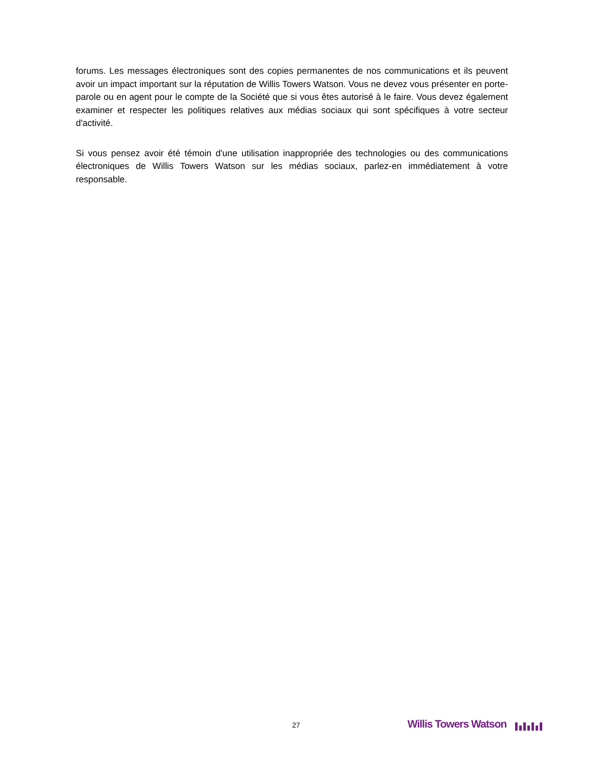forums. Les messages électroniques sont des copies permanentes de nos communications et ils peuvent avoir un impact important sur la réputation de Willis Towers Watson. Vous ne devez vous présenter en porte-parole ou en agent pour le compte de la Société que si vous êtes autorisé à le faire. Vous devez également examiner et respecter les politiques relatives aux médias sociaux qui sont spécifiques à votre secteur d'activité.
Si vous pensez avoir été témoin d'une utilisation inappropriée des technologies ou des communications électroniques de Willis Towers Watson sur les médias sociaux, parlez-en immédiatement à votre responsable.
27 Willis Towers Watson